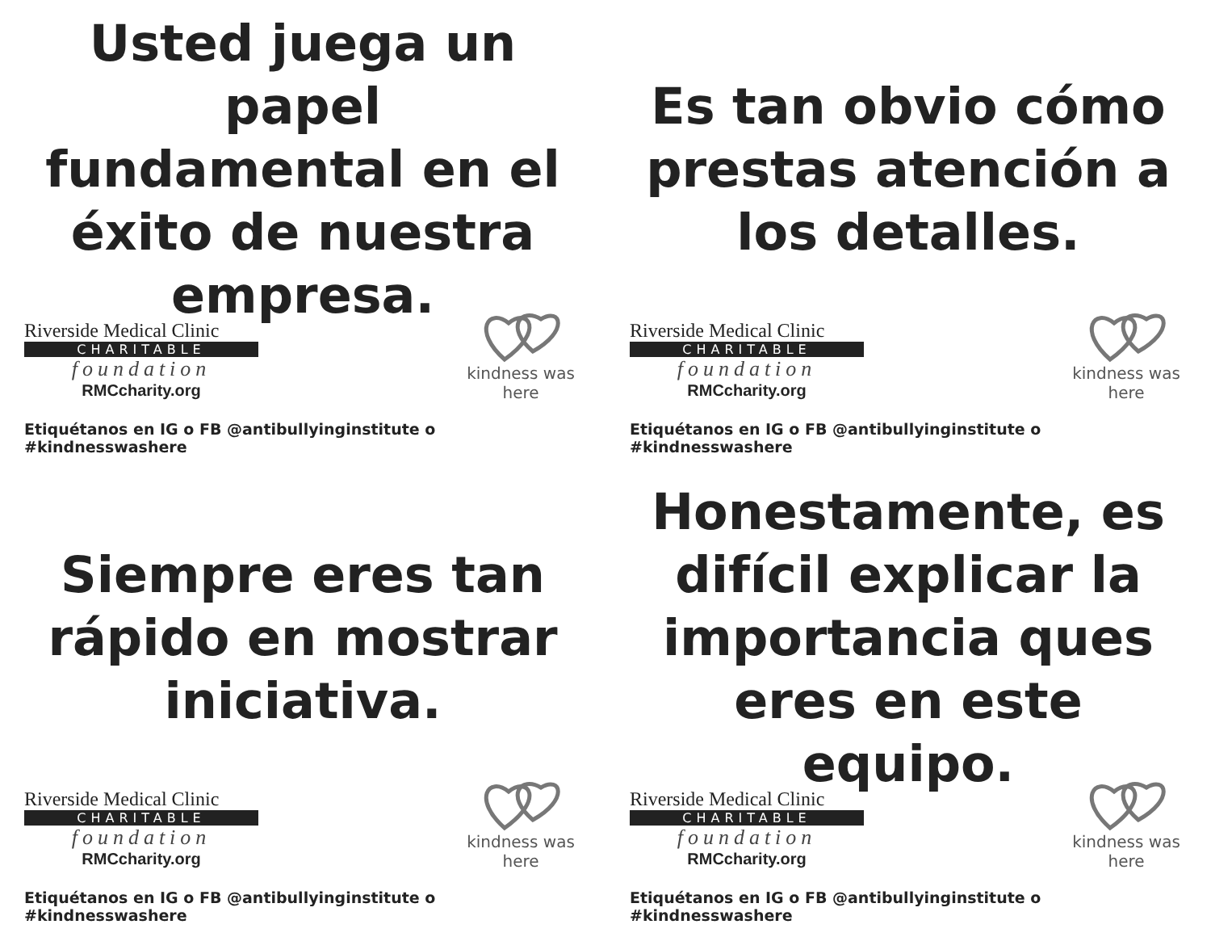Usted juega un papel
fundamental en el
éxito de nuestra
empresa.
Riverside Medical Clinic
CHARITABLE
foundation
RMCcharity.org
kindness was here
Etiquétanos en IG o FB @antibullyinginstitute o #kindnesswashere
Es tan obvio cómo
prestas atención a
los detalles.
Riverside Medical Clinic
CHARITABLE
foundation
RMCcharity.org
kindness was here
Etiquétanos en IG o FB @antibullyinginstitute o #kindnesswashere
Siempre eres tan
rápido en mostrar
iniciativa.
Riverside Medical Clinic
CHARITABLE
foundation
RMCcharity.org
kindness was here
Etiquétanos en IG o FB @antibullyinginstitute o #kindnesswashere
Honestamente, es
difícil explicar la
importancia ques
eres en este equipo.
Riverside Medical Clinic
CHARITABLE
foundation
RMCcharity.org
kindness was here
Etiquétanos en IG o FB @antibullyinginstitute o #kindnesswashere